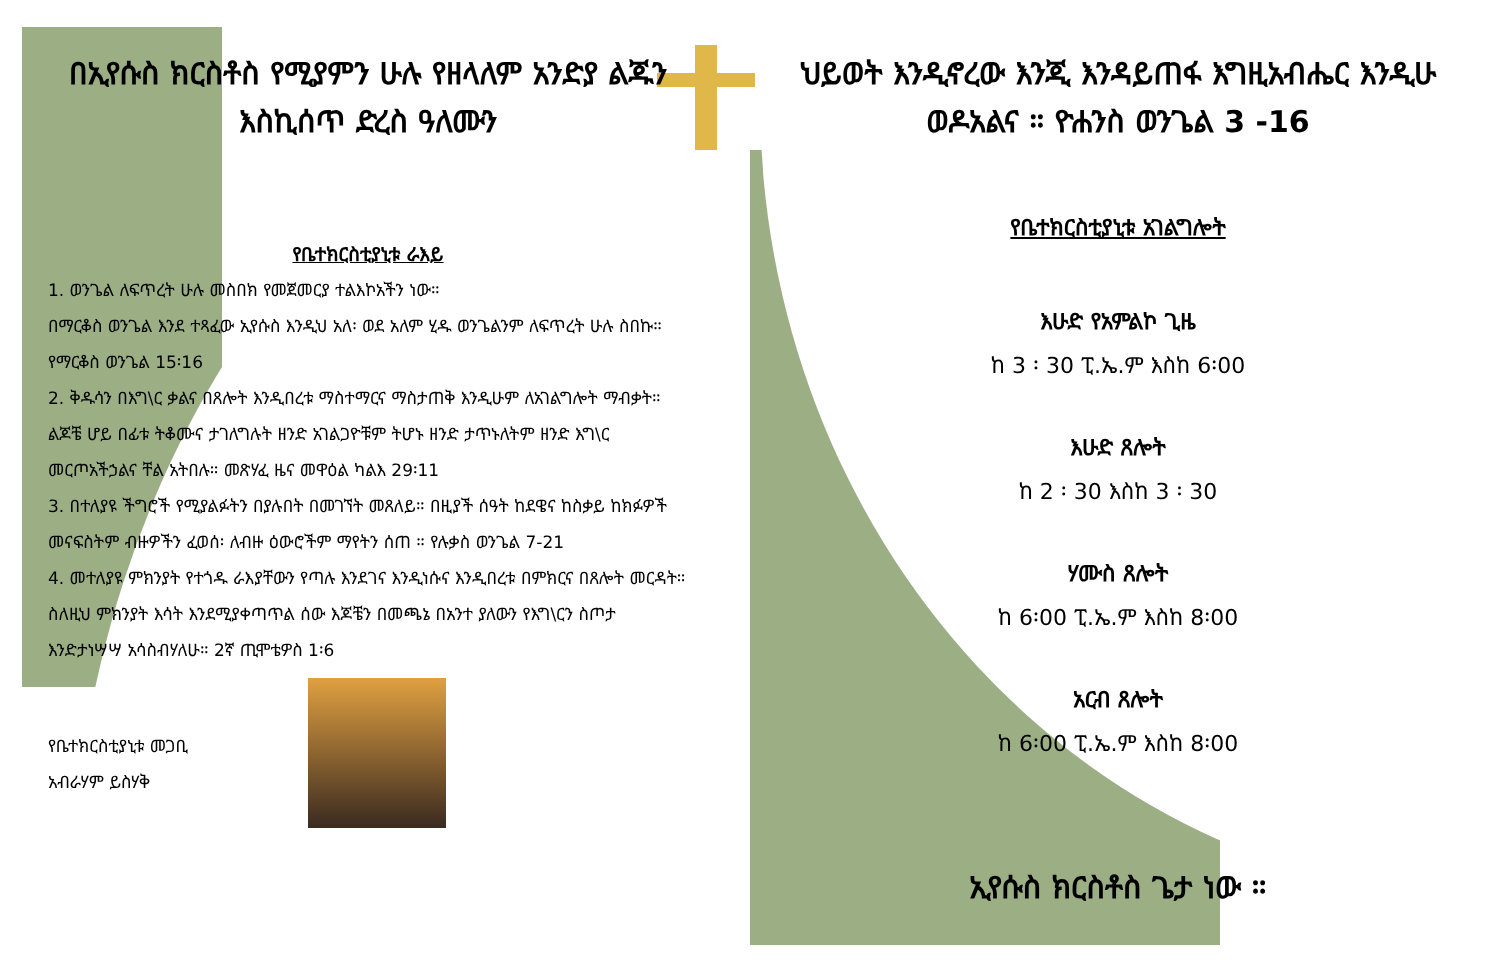በኢየሱስ ክርስቶስ የሚያምን ሁሉ የዘላለም አንድያ ልጁን እስኪሰጥ ድረስ ዓለሙን
የቤተክርስቲያኒቱ ራእይ
1. ወንጌል ለፍጥረት ሁሉ መስበክ የመጀመርያ ተልእኮአችን ነው።
በማርቆስ ወንጌል እንደ ተጻፈው ኢየሱስ እንዲህ አለ፡ ወደ አለም ሂዱ ወንጌልንም ለፍጥረት ሁሉ ስበኩ። የማርቆስ ወንጌል 15፡16
2. ቅዱሳን በእግ\ር ቃልና በጸሎት እንዲበረቱ ማስተማርና ማስታጠቅ እንዲሁም ለአገልግሎት ማብቃት። ልጆቼ ሆይ በፊቱ ትቆሙና ታገለግሉት ዘንድ አገልጋዮቹም ትሆኑ ዘንድ ታጥኑለትም ዘንድ እግ\ር መርጦአችኃልና ቸል አትበሉ። መጽሃፈ ዜና መዋዕል ካልእ 29፡11
3. በተለያዩ ችግሮች የሚያልፉትን በያሉበት በመገኘት መጸለይ። በዚያች ሰዓት ከደዌና ከስቃይ ከክፉዎች መናፍስትም ብዙዎችን ፈወሰ፡ ለብዙ ዕውሮችም ማየትን ሰጠ ። የሉቃስ ወንጌል 7-21
4. መተለያዩ ምክንያት የተጎዱ ራእያቸውን የጣሉ እንደገና እንዲነሱና እንዲበረቱ በምክርና በጸሎት መርዳት።
ስለዚህ ምክንያት እሳት እንደሚያቀጣጥል ሰው እጆቼን በመጫኔ በአንተ ያለውን የእግ\ርን ስጦታ እንድታነሣሣ አሳስብሃለሁ። 2ኛ ጢሞቴዎስ 1፡6
የቤተክርስቲያኒቱ መጋቢ
አብራሃም ይስሃቅ
ህይወት እንዲኖረው እንጂ እንዳይጠፋ እግዚአብሔር እንዲሁ ወዶአልና ። ዮሐንስ ወንጌል 3 -16
የቤተክርስቲያኒቱ አገልግሎት
እሁድ የአምልኮ ጊዜ
ከ 3 ፡ 30 ፒ.ኤ.ም እስከ 6፡00
እሁድ ጸሎት
ከ 2 ፡ 30 እስከ 3 ፡ 30
ሃሙስ ጸሎት
ከ 6፡00 ፒ.ኤ.ም እስከ 8፡00
አርብ ጸሎት
ከ 6፡00 ፒ.ኤ.ም እስከ 8፡00
ኢየሱስ ክርስቶስ ጌታ ነው ።